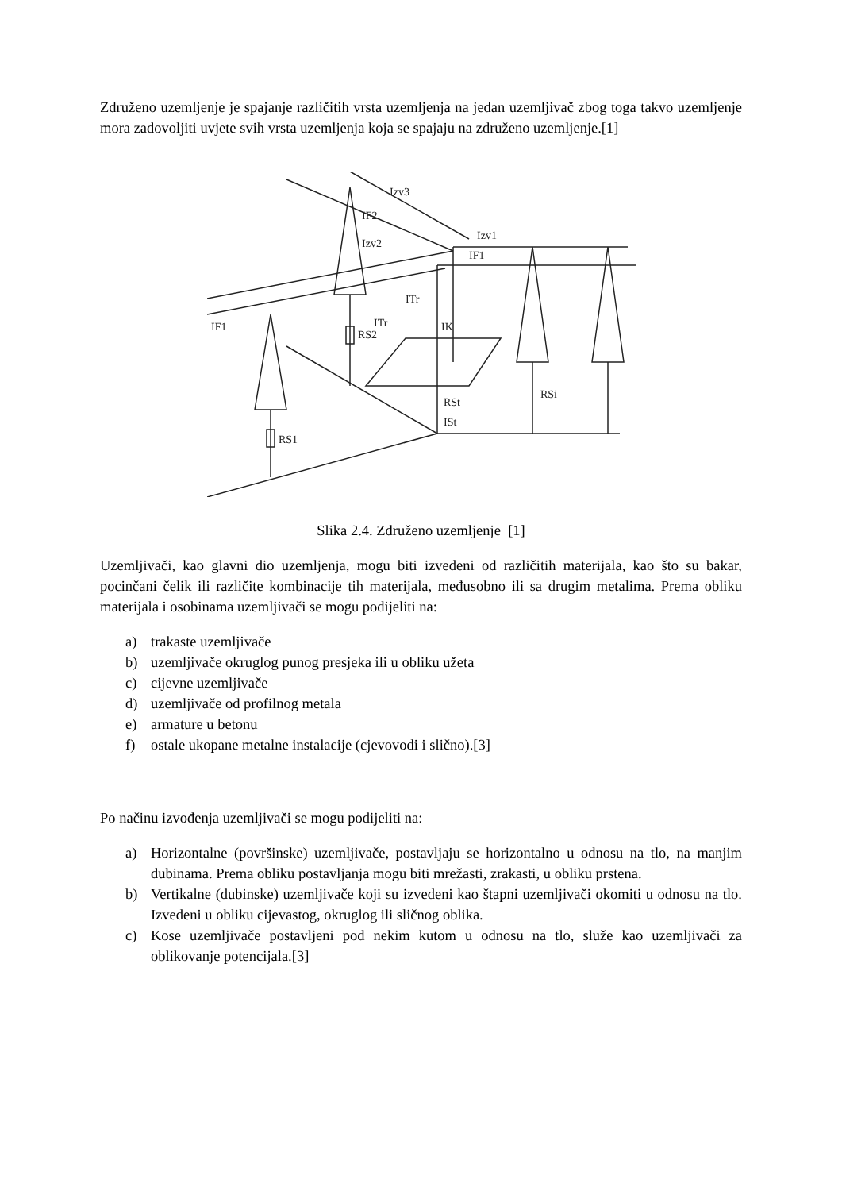Združeno uzemljenje je spajanje različitih vrsta uzemljenja na jedan uzemljivač zbog toga takvo uzemljenje mora zadovoljiti uvjete svih vrsta uzemljenja koja se spajaju na združeno uzemljenje.[1]
Izv3
IF2
Izv2
Izv1
IF1
IF1
ITr
ITr
IK
RS2
RS1
RSt
ISt
RSi
Slika 2.4. Združeno uzemljenje [1]
Uzemljivači, kao glavni dio uzemljenja, mogu biti izvedeni od različitih materijala, kao što su bakar, pocinčani čelik ili različite kombinacije tih materijala, međusobno ili sa drugim metalima. Prema obliku materijala i osobinama uzemljivači se mogu podijeliti na:
a) trakaste uzemljivače
b) uzemljivače okruglog punog presjeka ili u obliku užeta
c) cijevne uzemljivače
d) uzemljivače od profilnog metala
e) armature u betonu
f) ostale ukopane metalne instalacije (cjevovodi i slično).[3]
Po načinu izvođenja uzemljivači se mogu podijeliti na:
a) Horizontalne (površinske) uzemljivače, postavljaju se horizontalno u odnosu na tlo, na manjim dubinama. Prema obliku postavljanja mogu biti mrežasti, zrakasti, u obliku prstena.
b) Vertikalne (dubinske) uzemljivače koji su izvedeni kao štapni uzemljivači okomiti u odnosu na tlo. Izvedeni u obliku cijevastog, okruglog ili sličnog oblika.
c) Kose uzemljivače postavljeni pod nekim kutom u odnosu na tlo, služe kao uzemljivači za oblikovanje potencijala.[3]